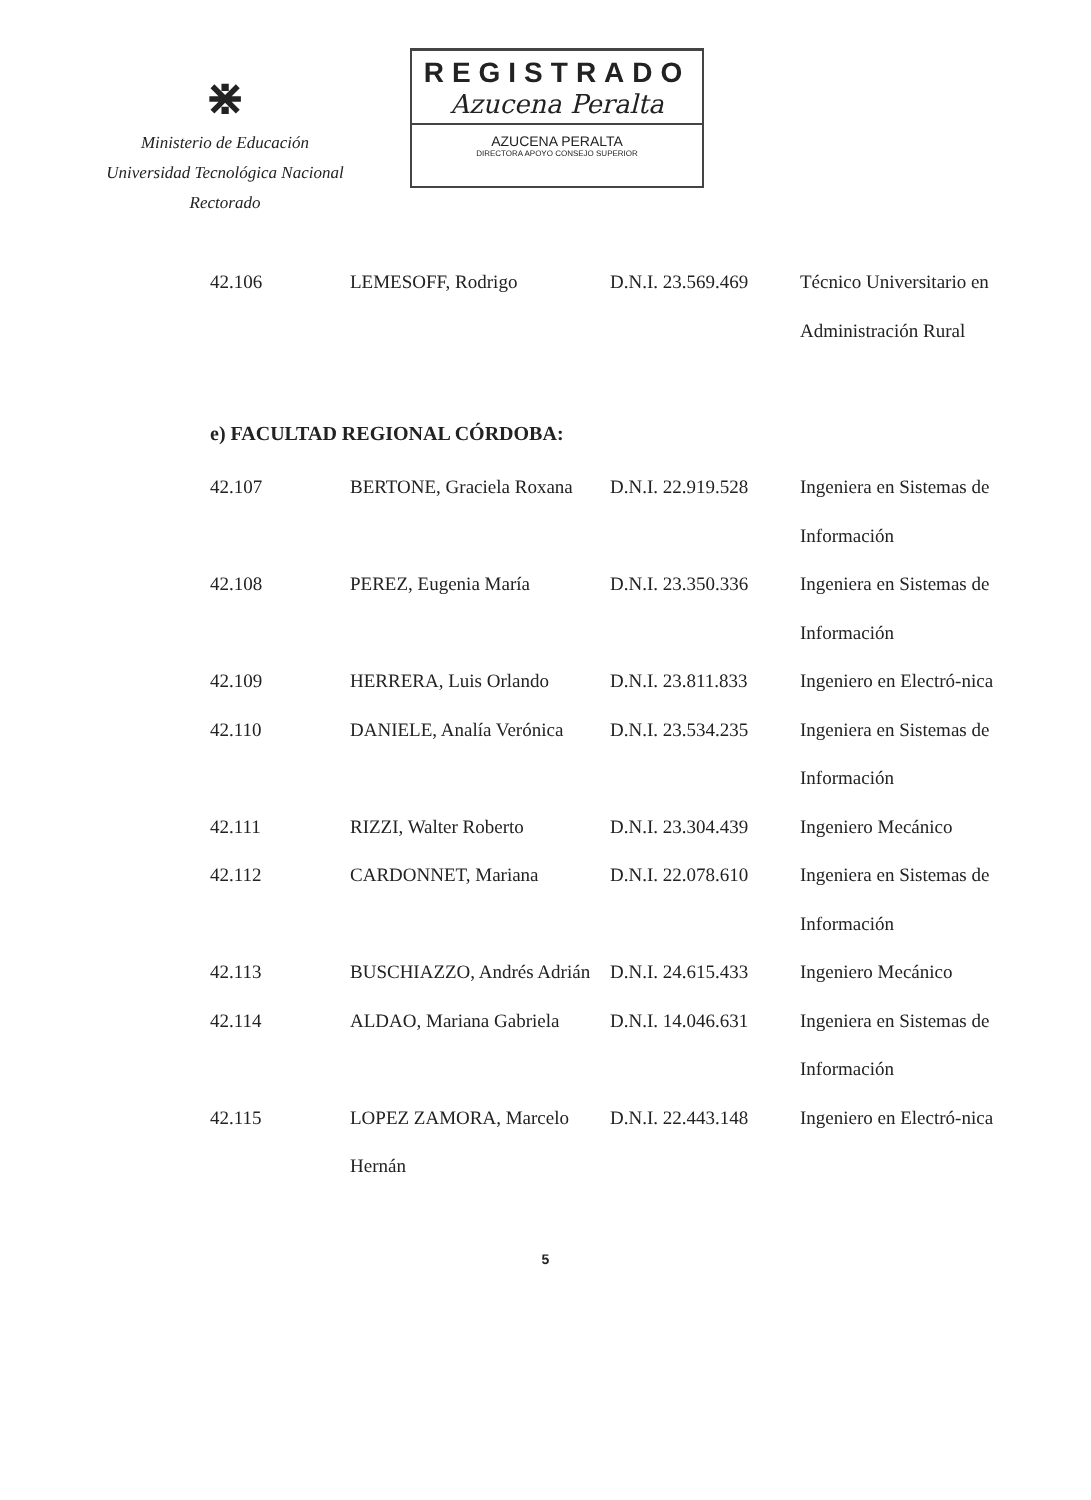⋇
Ministerio de Educación
Universidad Tecnológica Nacional
Rectorado
REGISTRADO
Azucena Peralta
AZUCENA PERALTA
DIRECTORA APOYO CONSEJO SUPERIOR
| 42.106 | LEMESOFF, Rodrigo | D.N.I. 23.569.469 | Técnico Universitario en Administración Rural |
| e) FACULTAD REGIONAL CÓRDOBA: | | | |
| 42.107 | BERTONE, Graciela Roxana | D.N.I. 22.919.528 | Ingeniera en Sistemas de Información |
| 42.108 | PEREZ, Eugenia María | D.N.I. 23.350.336 | Ingeniera en Sistemas de Información |
| 42.109 | HERRERA, Luis Orlando | D.N.I. 23.811.833 | Ingeniero en Electró-nica |
| 42.110 | DANIELE, Analía Verónica | D.N.I. 23.534.235 | Ingeniera en Sistemas de Información |
| 42.111 | RIZZI, Walter Roberto | D.N.I. 23.304.439 | Ingeniero Mecánico |
| 42.112 | CARDONNET, Mariana | D.N.I. 22.078.610 | Ingeniera en Sistemas de Información |
| 42.113 | BUSCHIAZZO, Andrés Adrián | D.N.I. 24.615.433 | Ingeniero Mecánico |
| 42.114 | ALDAO, Mariana Gabriela | D.N.I. 14.046.631 | Ingeniera en Sistemas de Información |
| 42.115 | LOPEZ ZAMORA, Marcelo Hernán | D.N.I. 22.443.148 | Ingeniero en Electró-nica |
5